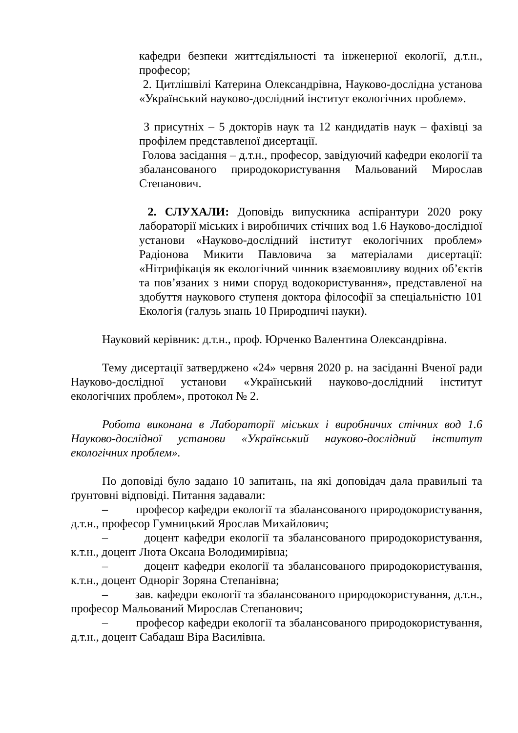кафедри безпеки життєдіяльності та інженерної екології, д.т.н., професор;
2. Цитлішвілі Катерина Олександрівна, Науково-дослідна установа «Український науково-дослідний інститут екологічних проблем».
З присутніх – 5 докторів наук та 12 кандидатів наук – фахівці за профілем представленої дисертації.
Голова засідання – д.т.н., професор, завідуючий кафедри екології та збалансованого природокористування Мальований Мирослав Степанович.
2. СЛУХАЛИ: Доповідь випускника аспірантури 2020 року лабораторії міських і виробничих стічних вод 1.6 Науково-дослідної установи «Науково-дослідний інститут екологічних проблем» Радіонова Микити Павловича за матеріалами дисертації: «Нітрифікація як екологічний чинник взаємовпливу водних об’єктів та пов’язаних з ними споруд водокористування», представленої на здобуття наукового ступеня доктора філософії за спеціальністю 101 Екологія (галузь знань 10 Природничі науки).
Науковий керівник: д.т.н., проф. Юрченко Валентина Олександрівна.
Тему дисертації затверджено «24» червня 2020 р. на засіданні Вченої ради Науково-дослідної установи «Український науково-дослідний інститут екологічних проблем», протокол № 2.
Робота виконана в Лабораторії міських і виробничих стічних вод 1.6 Науково-дослідної установи «Український науково-дослідний інститут екологічних проблем».
По доповіді було задано 10 запитань, на які доповідач дала правильні та ґрунтовні відповіді. Питання задавали:
– професор кафедри екології та збалансованого природокористування, д.т.н., професор Гумницький Ярослав Михайлович;
– доцент кафедри екології та збалансованого природокористування, к.т.н., доцент Люта Оксана Володимирівна;
– доцент кафедри екології та збалансованого природокористування, к.т.н., доцент Одноріг Зоряна Степанівна;
– зав. кафедри екології та збалансованого природокористування, д.т.н., професор Мальований Мирослав Степанович;
– професор кафедри екології та збалансованого природокористування, д.т.н., доцент Сабадаш Віра Василівна.